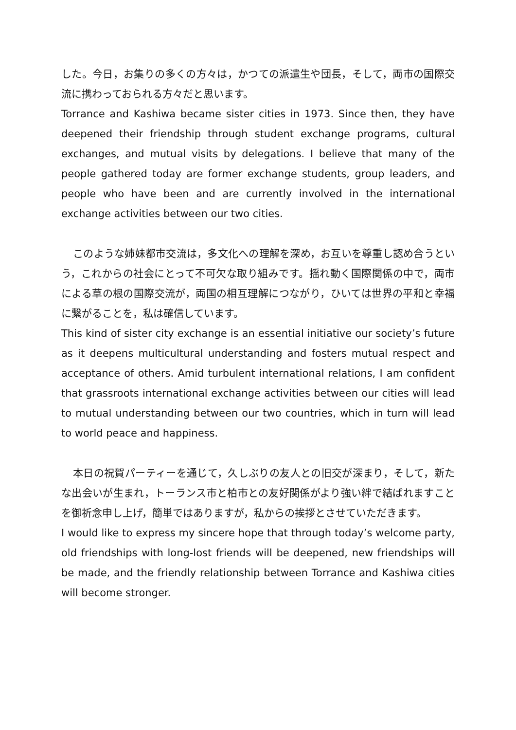した。今日，お集りの多くの方々は，かつての派遣生や団長，そして，両市の国際交流に携わっておられる方々だと思います。
Torrance and Kashiwa became sister cities in 1973. Since then, they have deepened their friendship through student exchange programs, cultural exchanges, and mutual visits by delegations. I believe that many of the people gathered today are former exchange students, group leaders, and people who have been and are currently involved in the international exchange activities between our two cities.
このような姉妹都市交流は，多文化への理解を深め，お互いを尊重し認め合うという，これからの社会にとって不可欠な取り組みです。揺れ動く国際関係の中で，両市による草の根の国際交流が，両国の相互理解につながり，ひいては世界の平和と幸福に繋がることを，私は確信しています。
This kind of sister city exchange is an essential initiative our society’s future as it deepens multicultural understanding and fosters mutual respect and acceptance of others. Amid turbulent international relations, I am confident that grassroots international exchange activities between our cities will lead to mutual understanding between our two countries, which in turn will lead to world peace and happiness.
本日の祝賀パーティーを通じて，久しぶりの友人との旧交が深まり，そして，新たな出会いが生まれ，トーランス市と柏市との友好関係がより強い絆で結ばれますことを御祈念申し上げ，簡単ではありますが，私からの挨拶とさせていただきます。
I would like to express my sincere hope that through today’s welcome party, old friendships with long-lost friends will be deepened, new friendships will be made, and the friendly relationship between Torrance and Kashiwa cities will become stronger.